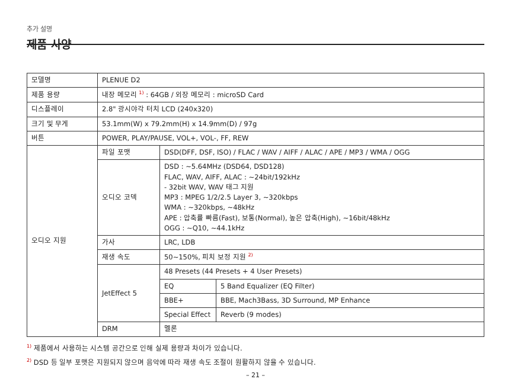추가 설명
제품 사양
| 모델명 | PLENUE D2 | | |
| 제품 용량 | 내장 메모리 <sup>1)</sup> : 64GB / 외장 메모리 : microSD Card | | |
| 디스플레이 | 2.8" 광시야각 터치 LCD (240x320) | | |
| 크기 및 무게 | 53.1mm(W) x 79.2mm(H) x 14.9mm(D) / 97g | | |
| 버튼 | POWER, PLAY/PAUSE, VOL+, VOL-, FF, REW | | |
| 오디오 지원 | 파일 포맷 | DSD(DFF, DSF, ISO) / FLAC / WAV / AIFF / ALAC / APE / MP3 / WMA / OGG | |
| | 오디오 코덱 | DSD : ~5.64MHz (DSD64, DSD128) FLAC, WAV, AIFF, ALAC : ~24bit/192kHz - 32bit WAV, WAV 태그 지원 MP3 : MPEG 1/2/2.5 Layer 3, ~320kbps WMA : ~320kbps, ~48kHz APE : 압축률 빠름(Fast), 보통(Normal), 높은 압축(High), ~16bit/48kHz OGG : ~Q10, ~44.1kHz | |
| | 가사 | LRC, LDB | |
| | 재생 속도 | 50~150%, 피치 보정 지원 <sup>2)</sup> | |
| | JetEffect 5 | 48 Presets (44 Presets + 4 User Presets) | |
| | | EQ | 5 Band Equalizer (EQ Filter) |
| | | BBE+ | BBE, Mach3Bass, 3D Surround, MP Enhance |
| | | Special Effect | Reverb (9 modes) |
| | DRM | 멜론 | |
<sup>1)</sup> 제품에서 사용하는 시스템 공간으로 인해 실제 용량과 차이가 있습니다.
<sup>2)</sup> DSD 등 일부 포맷은 지원되지 않으며 음악에 따라 재생 속도 조절이 원활하지 않을 수 있습니다.
– 21 –